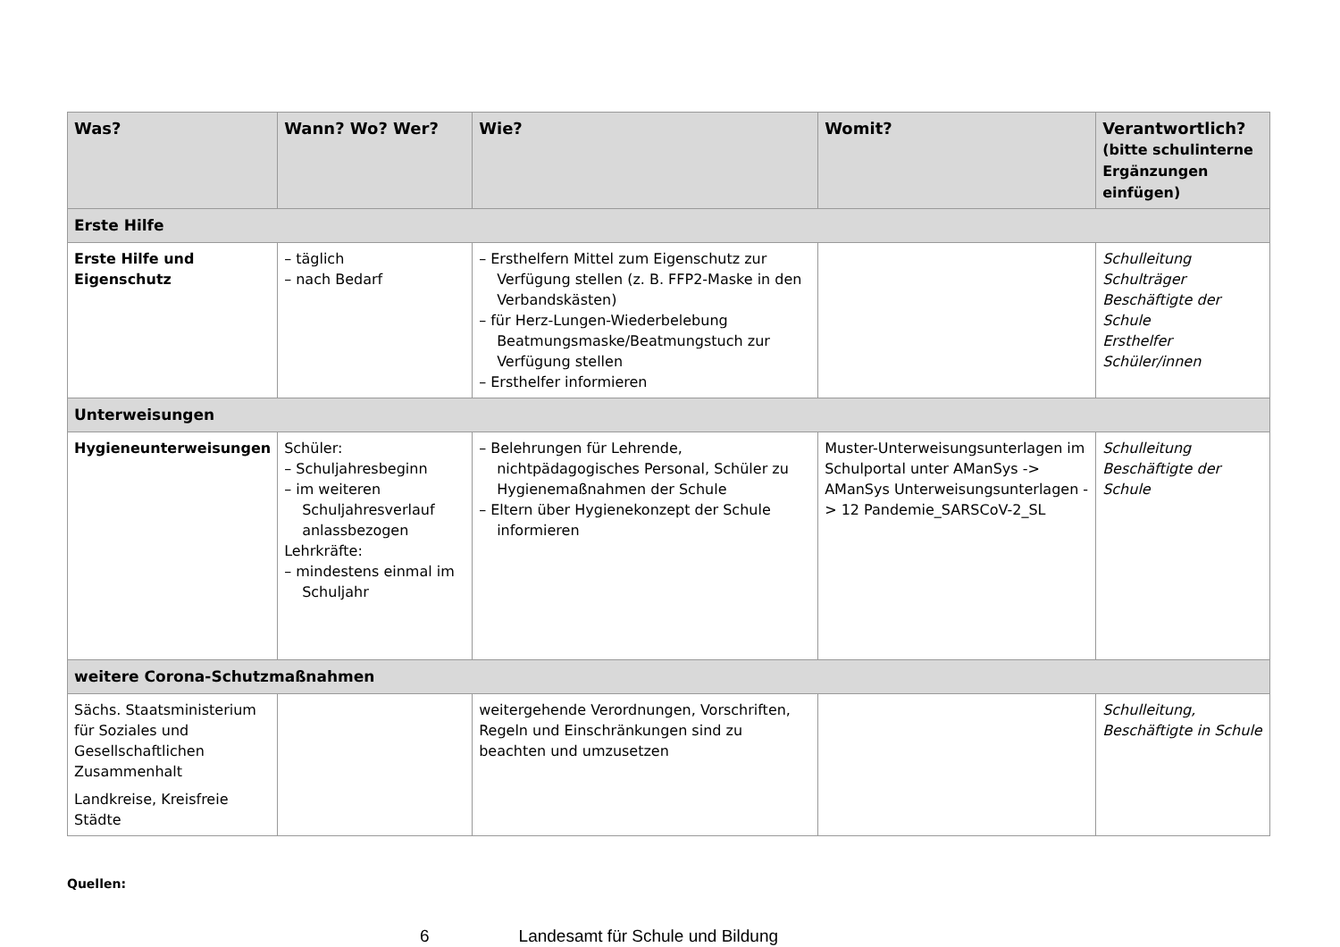| Was? | Wann? Wo? Wer? | Wie? | Womit? | Verantwortlich? (bitte schulinterne Ergänzungen einfügen) |
| --- | --- | --- | --- | --- |
| Erste Hilfe | | | | |
| Erste Hilfe und Eigenschutz | – täglich – nach Bedarf | – Ersthelfern Mittel zum Eigenschutz zur Verfügung stellen (z. B. FFP2-Maske in den Verbandskästen) – für Herz-Lungen-Wiederbelebung Beatmungsmaske/Beatmungstuch zur Verfügung stellen – Ersthelfer informieren | | Schulleitung Schulträger Beschäftigte der Schule Ersthelfer Schüler/innen |
| Unterweisungen | | | | |
| Hygieneunterweisungen | Schüler: – Schuljahresbeginn – im weiteren Schuljahresverlauf anlassbezogen Lehrkräfte: – mindestens einmal im Schuljahr | – Belehrungen für Lehrende, nichtpädagogisches Personal, Schüler zu Hygienemaßnahmen der Schule – Eltern über Hygienekonzept der Schule informieren | Muster-Unterweisungsunterlagen im Schulportal unter AManSys -> AManSys Unterweisungsunterlagen -> 12 Pandemie_SARSCoV-2_SL | Schulleitung Beschäftigte der Schule |
| weitere Corona-Schutzmaßnahmen | | | | |
| Sächs. Staatsministerium für Soziales und Gesellschaftlichen Zusammenhalt Landkreise, Kreisfreie Städte | | weitergehende Verordnungen, Vorschriften, Regeln und Einschränkungen sind zu beachten und umzusetzen | | Schulleitung, Beschäftigte in Schule |
Quellen:
6 Landesamt für Schule und Bildung